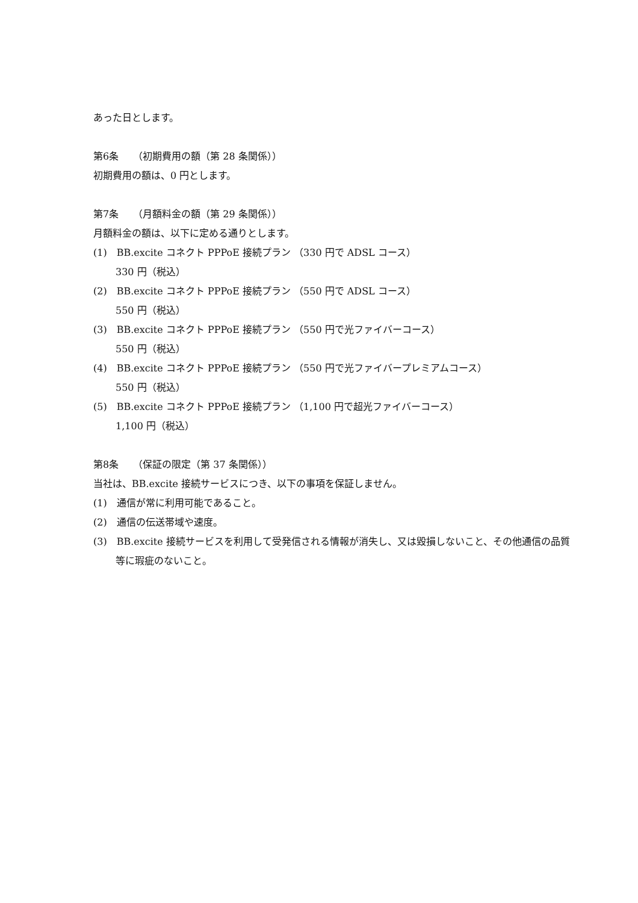あった日とします。
第6条　　（初期費用の額（第 28 条関係））
初期費用の額は、0 円とします。
第7条　　（月額料金の額（第 29 条関係））
月額料金の額は、以下に定める通りとします。
(1)　BB.excite コネクト PPPoE 接続プラン （330 円で ADSL コース）
330 円（税込）
(2)　BB.excite コネクト PPPoE 接続プラン （550 円で ADSL コース）
550 円（税込）
(3)　BB.excite コネクト PPPoE 接続プラン （550 円で光ファイバーコース）
550 円（税込）
(4)　BB.excite コネクト PPPoE 接続プラン （550 円で光ファイバープレミアムコース）
550 円（税込）
(5)　BB.excite コネクト PPPoE 接続プラン （1,100 円で超光ファイバーコース）
1,100 円（税込）
第8条　　（保証の限定（第 37 条関係））
当社は、BB.excite 接続サービスにつき、以下の事項を保証しません。
(1)　通信が常に利用可能であること。
(2)　通信の伝送帯域や速度。
(3)　BB.excite 接続サービスを利用して受発信される情報が消失し、又は毀損しないこと、その他通信の品質等に瑕疵のないこと。